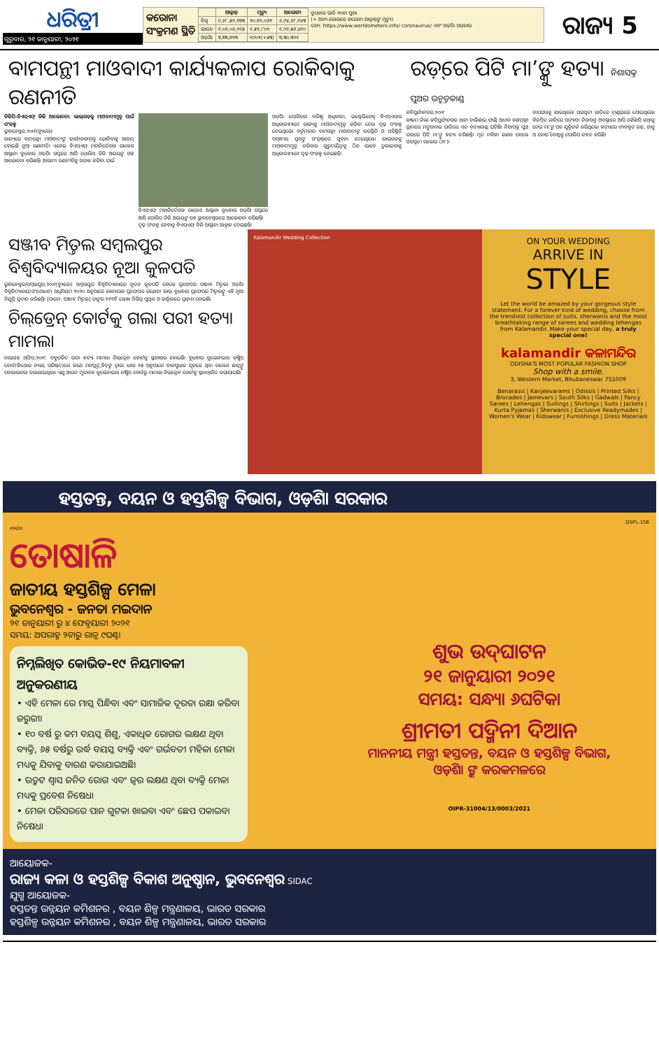ଧରିତ୍ରୀ
ଗୁରୁବାର, ୨୧ ଜାନୁୟାରୀ, ୨୦୨୧
କରୋନା
ସଂକ୍ରମଣ ସ୍ଥିତି
| | ଆକ୍ରାନ୍ତ | ମୃତ୍ୟୁ | ଆରୋଗ୍ୟ |
| --- | --- | --- | --- |
| ବିଶ୍ୱ | ୯,୬୮,୫୨,୧୭୩ | ୨୦,୭୨,୦୬୧ | ୬,୯୪,୬୮,୧୪୩ |
| ଭାରତ | ୧,୦୬,୦୬,୨୧୫ | ୧,୫୨,୮୦୨ | ୧,୦୨,୫୬,୪୧୦ |
| ଓଡ଼ିଶା | ୩,୩୩,୭୨୩ | ୧୯୦୨(+୫୩) | ୩,୩୦,୩୨୧ |
ବୁଧବାର ରାତି ୧୦ଟା ସୁଦ୍ଧା
(+ ଅନ୍ୟ ରୋଗରେ କରୋନା ଆକ୍ରାନ୍ତଙ୍କ ମୃତ୍ୟୁ)
ତଥ୍ୟ: https://www.worldometers.info/ coronavirus/ ଏବଂ ଓଡ଼ିଶା ସରକାର
ରାଜ୍ୟ 5
ବାମପନ୍ଥୀ ମାଓବାଦୀ କାର୍ଯ୍ୟକଳାପ ରୋକିବାକୁ ରଣନୀତି
ଡିଜିପି-ବିଏସ୍ଏଫ୍ ଡିଜି ଆଲୋଚନା: ଲାଲ୍‌ଗଡ଼କୁ ମାଓବାଦୀମୁକ୍ତ ପାଇଁ ସଂକଳ୍ପ
ଭୁବନେଶ୍ୱର,୨୦।୧(ବ୍ୟୁରୋ)
ରାଜ୍ୟରେ ବାମପନ୍ଥୀ ମାଓବାଦୀଙ୍କ କାର୍ଯ୍ୟକଳାପକୁ ରୋକିବାକୁ ଆରମ୍ଭ ହୋଇଛି ନୂଆ ରଣନୀତି। ଏନେଇ ବିଏସ୍ଏଫ୍ ମହାନିର୍ଦ୍ଦେଶକ ରାକେଶ ଆସ୍ଥାନା ବୁଧବାର ଓଡ଼ିଶା ଗସ୍ତରେ ଆସି ପୋଲିସ ଡିଜି ଅଭୟଙ୍କ ସହ ଆଲୋଚନା କରିଛନ୍ତି। ଆଗାମୀ ରଣନୀତିକୁ ସଫଳ କରିବା ପାଇଁ
ବିଏସ୍ଏଫ୍ ମହାନିର୍ଦ୍ଦେଶକ ରାକେଶ ଆସ୍ଥାନା ବୁଧବାର ଓଡ଼ିଶା ଗସ୍ତରେ ଆସି ପୋଲିସ ଡିଜି ଅଭୟଙ୍କ ସହ ଭୁବନେଶ୍ୱରରେ ଆଲୋଚନା କରିଛନ୍ତି।
ଦୃଢ଼ ସଂକଳ୍ପ ନେବାକୁ ବିଏସ୍ଏଫ୍ ଡିଜି ଆସ୍ଥାନା ଆହ୍ୱାନ ଦେଇଛନ୍ତି।
ଓଡ଼ିଶା ପୋଲିସର ବରିଷ୍ଠ ଅଧିକାରୀ, ଇଣ୍ଟେଲିଜେନ୍ସ ବିଏସ୍ଏଫ୍‌ର ଅଧିକାରୀମାନେ ରାଜ୍ୟକୁ ମାଓବାଦୀମୁକ୍ତ କରିବା ନେଇ ଦୃଢ଼ ସଂକଳ୍ପ ନେଇଥିଲେ। ବର୍ତ୍ତମାନର ବାମପନ୍ଥୀ ମାଓବାଦୀଙ୍କ ଉପସ୍ଥିତି ଓ ପରିସ୍ଥିତି ସମ୍ବନ୍ଧୀୟ ପ୍ରସଙ୍ଗ ସଂକ୍ରାନ୍ତରେ ସୂଚନା ଦେଇଥିଲେ। ଲାଲ୍‌ଗଡ଼କୁ ମାଓବାଦୀମୁକ୍ତ କରିବାର ଗୁରୁଦାୟିତ୍ୱକୁ ଠିକ ଭାବେ ତୁଲାଇବାକୁ ଅଧିକାରୀମାନେ ଦୃଢ଼ ସଂକଳ୍ପ ନେଇଛନ୍ତି।
ରଡ଼୍‌ରେ ପିଟି ମା’ଙ୍କୁ ହତ୍ୟା ନିଶାସକ୍ତ ପୁଅର ଉନ୍ମତ୍ତକାଣ୍ଡ
କବିସୂର୍ଯ୍ୟନଗର,୨୦।୧
ଗଞ୍ଜାମ ଜିଲା କବିସୂର୍ଯ୍ୟନଗର ଥାନା ବାଲିଛାଇ ଫାଣ୍ଡି ଅଧୀନ ବଣପଲ୍ଲୀ ଗ୍ରାମରେ ମଙ୍ଗଳବାର ରାତିରେ ଏକ ହତ୍ୟାକାଣ୍ଡ ଘଟିଛି। ନିଶାସକ୍ତ ପୁଅ ରଡ଼୍‌ରେ ପିଟି ମା’ଙ୍କୁ ହତ୍ୟା କରିଛନ୍ତି। ମୃତ ମହିଳା ଜଣକ ହେଲେ ସରସ୍ୱତୀ ପଲେଇ (୬୮)।
ବାପଘରକୁ ଯାଇଥିଲେ। ସରସ୍ୱତୀ ରାତିରେ ଦାଣ୍ଡଘରେ ଶୋଇଥିଲେ। ବିଳମ୍ବିତ ରାତିରେ ସନ୍ୟାସୀ ନିଶାସକ୍ତ ଅବସ୍ଥାରେ ଆସି କୌଣସି କଥାକୁ ନେଇ ମା’ଙ୍କ ସହ ଯୁକ୍ତିତର୍କ କରିଥିଲେ। ହତ୍ୟାରେ ବ୍ୟବହୃତ ରଡ଼୍, ଟାକୁ ଓ କୋଡ଼ି ବେଣ୍ଟକୁ ପୋଲିସ ଜବତ କରିଛି।
ସଞ୍ଜୀବ ମିତ୍ତଲ ସମ୍ବଲପୁର ବିଶ୍ୱବିଦ୍ୟାଳୟର ନୂଆ କୁଳପତି
ଭୁବନେଶ୍ୱର/ସମ୍ବଲପୁର,୨୦।୧(ବ୍ୟୁରୋ) ସମ୍ବଲପୁର ବିଶ୍ୱବିଦ୍ୟାଳୟର ନୂତନ କୁଳପତି ହେଲେ ପ୍ରଫେସର ସଞ୍ଜୀବ ମିତ୍ତଲ। ଓଡ଼ିଶା ବିଶ୍ୱବିଦ୍ୟାଳୟ(ସଂଶୋଧନ) ଅଧିନିୟମ ୨୦୨୦ ଅନୁସାରେ ରାଜ୍ୟପାଳ ପ୍ରଫେସର ଗଣେଶୀ ଲାଲ୍ ବୁଧବାର ପ୍ରଫେସର ମିତ୍ତଲଙ୍କୁ ଏହି ନୂଆ ନିଯୁକ୍ତି ପ୍ରଦାନ କରିଛନ୍ତି। [ଫଟୋ: ସଞ୍ଜୀବ ମିତ୍ତଲ] ତାଙ୍କର ୧୧୧ଟି ଲେଖା ବିଭିନ୍ନ ପୁସ୍ତକ ଓ ଜର୍ଣ୍ଣାଲରେ ପ୍ରକାଶ ହୋଇଛି।
ଚିଲ୍‌ଡ୍ରେନ୍ କୋର୍ଟକୁ ଗଲା ପରୀ ହତ୍ୟା ମାମଲା
ନୟାଗଡ଼ ଅଫିସ,୨୦।୧: ବହୁଚର୍ଚ୍ଚିତ ପରୀ ହତ୍ୟା ମାମଲା ଚିଲ୍‌ଡ୍ରେନ କୋର୍ଟକୁ ସ୍ଥାନାନ୍ତର ହୋଇଛି। ବୁଧବାର ଜୁଭେନାଇଲ ଜଷ୍ଟିସ ବୋର୍ଡ(କିଶୋର ନ୍ୟାୟ ପରିଷଦ)ରେ ଜଣେ ମନସ୍ତତ୍ତ୍ୱବିତ୍‌ଙ୍କ ଦ୍ୱାରା ଧାରା ୧୫ ଅନୁସାରେ ବାଳସୁଧାର ଗୃହରେ ଥିବା କଲେଜ ଛାତ୍ରଙ୍କୁ ପଚରାଉଚରା କରାଯାଇଥିଲା। ଏଣୁ ଆଇନ ମୁତାବକ ଜୁଭେନାଇଲ ଜଷ୍ଟିସ ବୋର୍ଡରୁ ମାମଲା ଚିଲ୍‌ଡ୍ରେନ କୋର୍ଟକୁ ସ୍ଥାନାନ୍ତରିତ କରାଯାଇଛି।
Kalamandir Wedding Collection
ON YOUR WEDDING
ARRIVE IN
STYLE
Let the world be amazed by your gorgeous style statement. For a forever kind of wedding, choose from the trendiest collection of suits, sherwanis and the most breathtaking range of sarees and wedding lehengas from Kalamandir. Make your special day, a truly special one!
kalamandir କଳାମନ୍ଦିର
ODISHA'S MOST POPULAR FASHION SHOP
Shop with a smile.
3, Western Market, Bhubaneswar 751009
Benarasis | Kanjeevarams | Odissis | Printed Silks | Brocades | Jamevars | South Silks | Gadwals | Fancy Sarees | Lehengas | Suitings | Shirtings | Suits | Jackets | Kurta Pyjamas | Sherwanis | Exclusive Readymades | Women's Wear | Kidswear | Furnishings | Dress Materials
ହସ୍ତତନ୍ତ, ବୟନ ଓ ହସ୍ତଶିଳ୍ପ ବିଭାଗ, ଓଡ଼ିଶା ସରକାର
DSPL-156
୧୨ତମ
ତୋଷାଳି
ଜାତୀୟ ହସ୍ତଶିଳ୍ପ ମେଳା
ଭୁବନେଶ୍ୱର - ଜନତା ମଇଦାନ
୨୧ ଜାନୁୟାରୀ ରୁ ୪ ଫେବୃୟାରୀ ୨୦୨୧
ସମୟ: ଅପରାହ୍ନ ୨ଟାରୁ ରାତ୍ର ୯ଘଣ୍ଟା
ନିମ୍ନଲିଖିତ କୋଭିଡ-୧୯ ନିୟମାବଳୀ ଅନୁକରଣୀୟ
• ଏହି ମେଳା ରେ ମାସ୍କ ପିନ୍ଧିବା ଏବଂ ସାମାଜିକ ଦୂରତା ରକ୍ଷା କରିବା ଜରୁରୀ।
• ୧୦ ବର୍ଷ ରୁ କମ ବୟସ୍କ ଶିଶୁ, ଏକାଧିକ ରୋଗର ଲକ୍ଷଣ ଥିବା ବ୍ୟକ୍ତି, ୬୫ ବର୍ଷରୁ ଉର୍ଦ୍ଧ ବୟସ୍କ ବ୍ୟକ୍ତି ଏବଂ ଗର୍ଭବତୀ ମହିଳା ମେଳା ମଧ୍ୟକୁ ଯିବାକୁ ବାରଣ କରାଯାଇଅଛି।
• ଉତ୍କଟ ଶ୍ୱାସ ଜନିତ ରୋଗ ଏବଂ ଜ୍ୱର ଲକ୍ଷଣ ଥିବା ବ୍ୟକ୍ତି ମେଳା ମଧ୍ୟକୁ ପ୍ରବେଶ ନିଷେଧ।
• ମେଳା ପରିସରରେ ପାନ ଗୁଟକା ଖାଇବା ଏବଂ ଛେପ ପକାଇବା ନିଷେଧ।
ଶୁଭ ଉଦ୍‌ଘାଟନ
୨୧ ଜାନୁୟାରୀ ୨୦୨୧
ସମୟ: ସନ୍ଧ୍ୟା ୬ଘଟିକା
ଶ୍ରୀମତୀ ପଦ୍ମିନୀ ଦିଆନ
ମାନନୀୟ ମନ୍ତ୍ରୀ ହସ୍ତତନ୍ତ, ବୟନ ଓ ହସ୍ତଶିଳ୍ପ ବିଭାଗ,
ଓଡ଼ିଶା ଙ୍କ କରକମଳରେ
OIPR-31004/13/0003/2021
ଆୟୋଜକ-
ରାଜ୍ୟ କଳା ଓ ହସ୍ତଶିଳ୍ପ ବିକାଶ ଅନୁଷ୍ଠାନ, ଭୁବନେଶ୍ୱର SIDAC
ଯୁଗ୍ମ ଆୟୋଜକ-
ହସ୍ତତନ୍ତ ଉନ୍ନୟନ କମିଶନର , ବୟନ ଶିଳ୍ପ ମନ୍ତ୍ରଣାଳୟ, ଭାରତ ସରକାର
ହସ୍ତଶିଳ୍ପ ଉନ୍ନୟନ କମିଶନର , ବୟନ ଶିଳ୍ପ ମନ୍ତ୍ରଣାଳୟ, ଭାରତ ସରକାର